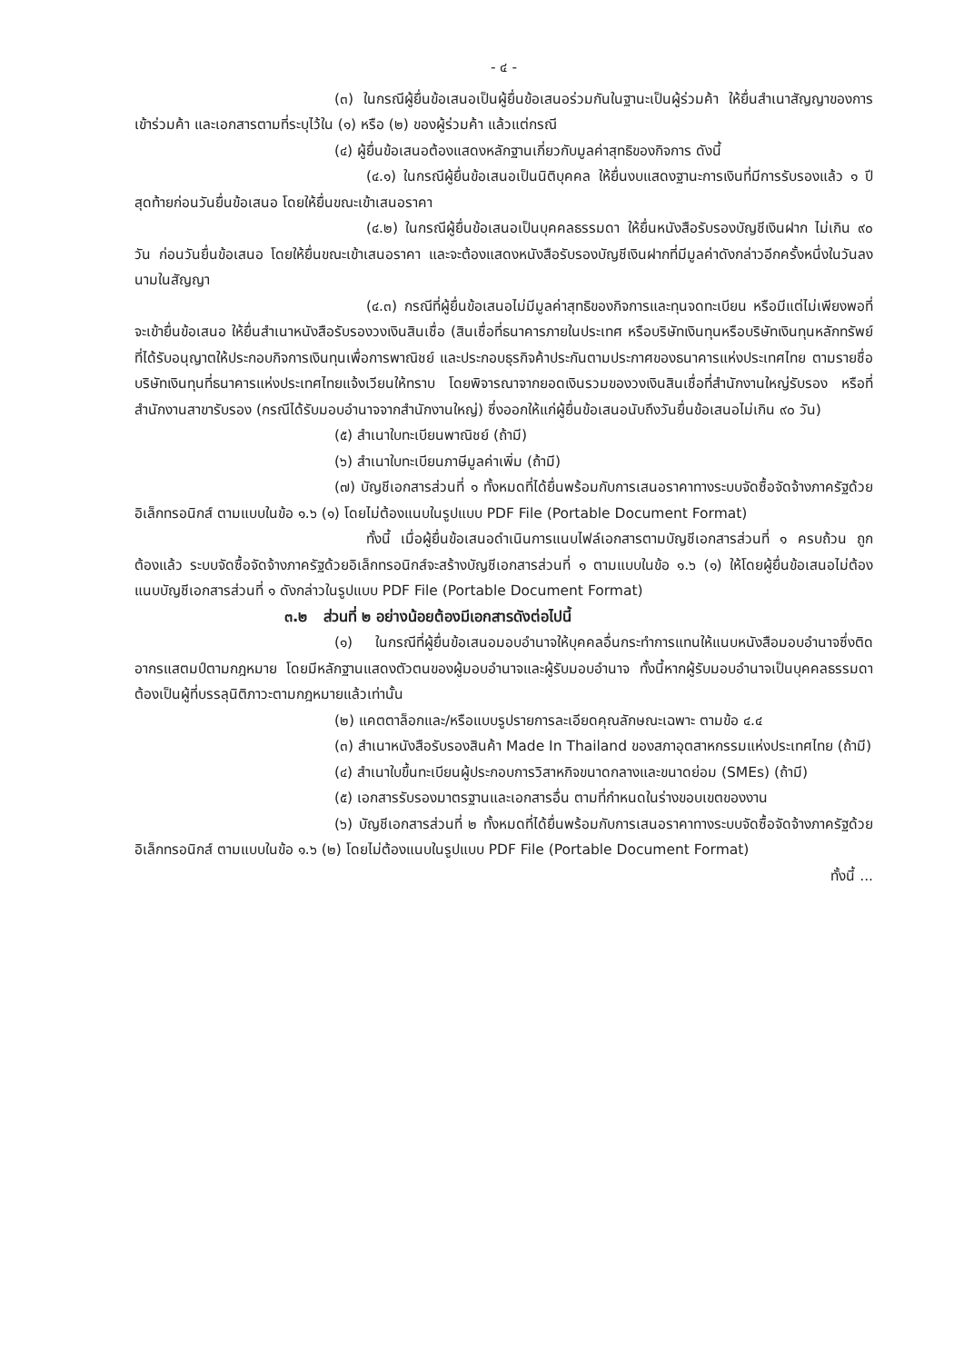- ๔ -
(๓) ในกรณีผู้ยื่นข้อเสนอเป็นผู้ยื่นข้อเสนอร่วมกันในฐานะเป็นผู้ร่วมค้า ให้ยื่นสำเนาสัญญาของการเข้าร่วมค้า และเอกสารตามที่ระบุไว้ใน (๑) หรือ (๒) ของผู้ร่วมค้า แล้วแต่กรณี
(๔) ผู้ยื่นข้อเสนอต้องแสดงหลักฐานเกี่ยวกับมูลค่าสุทธิของกิจการ ดังนี้
(๔.๑) ในกรณีผู้ยื่นข้อเสนอเป็นนิติบุคคล ให้ยื่นงบแสดงฐานะการเงินที่มีการรับรองแล้ว ๑ ปีสุดท้ายก่อนวันยื่นข้อเสนอ โดยให้ยื่นขณะเข้าเสนอราคา
(๔.๒) ในกรณีผู้ยื่นข้อเสนอเป็นบุคคลธรรมดา ให้ยื่นหนังสือรับรองบัญชีเงินฝาก ไม่เกิน ๙๐ วัน ก่อนวันยื่นข้อเสนอ โดยให้ยื่นขณะเข้าเสนอราคา และจะต้องแสดงหนังสือรับรองบัญชีเงินฝากที่มีมูลค่าดังกล่าวอีกครั้งหนึ่งในวันลงนามในสัญญา
(๔.๓) กรณีที่ผู้ยื่นข้อเสนอไม่มีมูลค่าสุทธิของกิจการและทุนจดทะเบียน หรือมีแต่ไม่เพียงพอที่จะเข้ายื่นข้อเสนอ ให้ยื่นสำเนาหนังสือรับรองวงเงินสินเชื่อ (สินเชื่อที่ธนาคารภายในประเทศ หรือบริษัทเงินทุนหรือบริษัทเงินทุนหลักทรัพย์ที่ได้รับอนุญาตให้ประกอบกิจการเงินทุนเพื่อการพาณิชย์ และประกอบธุรกิจค้าประกันตามประกาศของธนาคารแห่งประเทศไทย ตามรายชื่อบริษัทเงินทุนที่ธนาคารแห่งประเทศไทยแจ้งเวียนให้ทราบ โดยพิจารณาจากยอดเงินรวมของวงเงินสินเชื่อที่สำนักงานใหญ่รับรอง หรือที่สำนักงานสาขารับรอง (กรณีได้รับมอบอำนาจจากสำนักงานใหญ่) ซึ่งออกให้แก่ผู้ยื่นข้อเสนอนับถึงวันยื่นข้อเสนอไม่เกิน ๙๐ วัน)
(๕) สำเนาใบทะเบียนพาณิชย์ (ถ้ามี)
(๖) สำเนาใบทะเบียนภาษีมูลค่าเพิ่ม (ถ้ามี)
(๗) บัญชีเอกสารส่วนที่ ๑ ทั้งหมดที่ได้ยื่นพร้อมกับการเสนอราคาทางระบบจัดซื้อจัดจ้างภาครัฐด้วยอิเล็กทรอนิกส์ ตามแบบในข้อ ๑.๖ (๑) โดยไม่ต้องแนบในรูปแบบ PDF File (Portable Document Format)
ทั้งนี้ เมื่อผู้ยื่นข้อเสนอดำเนินการแนบไฟล์เอกสารตามบัญชีเอกสารส่วนที่ ๑ ครบถ้วน ถูกต้องแล้ว ระบบจัดซื้อจัดจ้างภาครัฐด้วยอิเล็กทรอนิกส์จะสร้างบัญชีเอกสารส่วนที่ ๑ ตามแบบในข้อ ๑.๖ (๑) ให้โดยผู้ยื่นข้อเสนอไม่ต้องแนบบัญชีเอกสารส่วนที่ ๑ ดังกล่าวในรูปแบบ PDF File (Portable Document Format)
๓.๒ ส่วนที่ ๒ อย่างน้อยต้องมีเอกสารดังต่อไปนี้
(๑) ในกรณีที่ผู้ยื่นข้อเสนอมอบอำนาจให้บุคคลอื่นกระทำการแทนให้แนบหนังสือมอบอำนาจซึ่งติดอากรแสตมป์ตามกฎหมาย โดยมีหลักฐานแสดงตัวตนของผู้มอบอำนาจและผู้รับมอบอำนาจ ทั้งนี้หากผู้รับมอบอำนาจเป็นบุคคลธรรมดาต้องเป็นผู้ที่บรรลุนิติภาวะตามกฎหมายแล้วเท่านั้น
(๒) แคตตาล็อกและ/หรือแบบรูปรายการละเอียดคุณลักษณะเฉพาะ ตามข้อ ๔.๔
(๓) สำเนาหนังสือรับรองสินค้า Made In Thailand ของสภาอุตสาหกรรมแห่งประเทศไทย (ถ้ามี)
(๔) สำเนาใบขึ้นทะเบียนผู้ประกอบการวิสาหกิจขนาดกลางและขนาดย่อม (SMEs) (ถ้ามี)
(๕) เอกสารรับรองมาตรฐานและเอกสารอื่น ตามที่กำหนดในร่างขอบเขตของงาน
(๖) บัญชีเอกสารส่วนที่ ๒ ทั้งหมดที่ได้ยื่นพร้อมกับการเสนอราคาทางระบบจัดซื้อจัดจ้างภาครัฐด้วยอิเล็กทรอนิกส์ ตามแบบในข้อ ๑.๖ (๒) โดยไม่ต้องแนบในรูปแบบ PDF File (Portable Document Format)
ทั้งนี้ ...